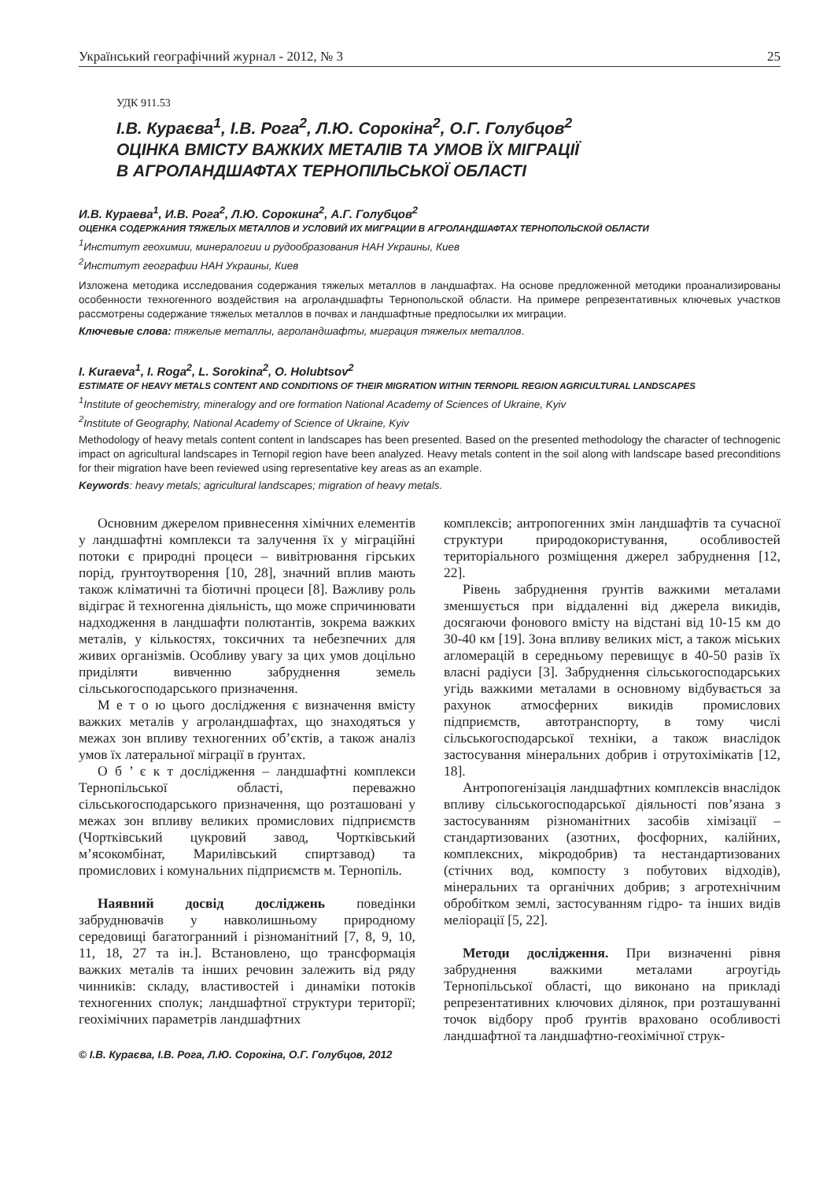Український географічний журнал - 2012, № 3 25
УДК 911.53
І.В. Кураєва<sup>1</sup>, І.В. Рога<sup>2</sup>, Л.Ю. Сорокіна<sup>2</sup>, О.Г. Голубцов<sup>2</sup>
ОЦІНКА ВМІСТУ ВАЖКИХ МЕТАЛІВ ТА УМОВ ЇХ МІГРАЦІЇ
В АГРОЛАНДШАФТАХ ТЕРНОПІЛЬСЬКОЇ ОБЛАСТІ
И.В. Кураева<sup>1</sup>, И.В. Рога<sup>2</sup>, Л.Ю. Сорокина<sup>2</sup>, А.Г. Голубцов<sup>2</sup>
ОЦЕНКА СОДЕРЖАНИЯ ТЯЖЕЛЫХ МЕТАЛЛОВ И УСЛОВИЙ ИХ МИГРАЦИИ В АГРОЛАНДШАФТАХ ТЕРНОПОЛЬСКОЙ ОБЛАСТИ
<sup>1</sup> Институт геохимии, минералогии и рудообразования НАН Украины, Киев
<sup>2</sup> Институт географии НАН Украины, Киев
Изложена методика исследования содержания тяжелых металлов в ландшафтах. На основе предложенной методики проанализированы особенности техногенного воздействия на агроландшафты Тернопольской области. На примере репрезентативных ключевых участков рассмотрены содержание тяжелых металлов в почвах и ландшафтные предпосылки их миграции.
Ключевые слова: тяжелые металлы, агроландшафты, миграция тяжелых металлов.
I. Kuraeva<sup>1</sup>, I. Roga<sup>2</sup>, L. Sorokina<sup>2</sup>, O. Holubtsov<sup>2</sup>
ESTIMATE OF HEAVY METALS CONTENT AND CONDITIONS OF THEIR MIGRATION WITHIN TERNOPIL REGION AGRICULTURAL LANDSCAPES
<sup>1</sup> Institute of geochemistry, mineralogy and ore formation National Academy of Sciences of Ukraine, Kyiv
<sup>2</sup> Institute of Geography, National Academy of Science of Ukraine, Kyiv
Methodology of heavy metals content content in landscapes has been presented. Based on the presented methodology the character of technogenic impact on agricultural landscapes in Ternopil region have been analyzed. Heavy metals content in the soil along with landscape based preconditions for their migration have been reviewed using representative key areas as an example.
Keywords: heavy metals; agricultural landscapes; migration of heavy metals.
Основним джерелом привнесення хімічних елементів у ландшафтні комплекси та залучення їх у міграційні потоки є природні процеси – вивітрювання гірських порід, ґрунтоутворення [10, 28], значний вплив мають також кліматичні та біотичні процеси [8]. Важливу роль відіграє й техногенна діяльність, що може спричинювати надходження в ландшафти полютантів, зокрема важких металів, у кількостях, токсичних та небезпечних для живих організмів. Особливу увагу за цих умов доцільно приділяти вивченню забруднення земель сільськогосподарського призначення.
М е т о ю цього дослідження є визначення вмісту важких металів у агроландшафтах, що знаходяться у межах зон впливу техногенних об’єктів, а також аналіз умов їх латеральної міграції в ґрунтах.
О б ’ є к т дослідження – ландшафтні комплекси Тернопільської області, переважно сільськогосподарського призначення, що розташовані у межах зон впливу великих промислових підприємств (Чортківський цукровий завод, Чортківський м’ясокомбінат, Марилівський спиртзавод) та промислових і комунальних підприємств м. Тернопіль.
Наявний досвід досліджень поведінки забруднювачів у навколишньому природному середовищі багатогранний і різноманітний [7, 8, 9, 10, 11, 18, 27 та ін.]. Встановлено, що трансформація важких металів та інших речовин залежить від ряду чинників: складу, властивостей і динаміки потоків техногенних сполук; ландшафтної структури території; геохімічних параметрів ландшафтних
комплексів; антропогенних змін ландшафтів та сучасної структури природокористування, особливостей територіального розміщення джерел забруднення [12, 22].
Рівень забруднення ґрунтів важкими металами зменшується при віддаленні від джерела викидів, досягаючи фонового вмісту на відстані від 10-15 км до 30-40 км [19]. Зона впливу великих міст, а також міських агломерацій в середньому перевищує в 40-50 разів їх власні радіуси [3]. Забруднення сільськогосподарських угідь важкими металами в основному відбувається за рахунок атмосферних викидів промислових підприємств, автотранспорту, в тому числі сільськогосподарської техніки, а також внаслідок застосування мінеральних добрив і отрутохімікатів [12, 18].
Антропогенізація ландшафтних комплексів внаслідок впливу сільськогосподарської діяльності пов’язана з застосуванням різноманітних засобів хімізації – стандартизованих (азотних, фосфорних, калійних, комплексних, мікродобрив) та нестандартизованих (стічних вод, компосту з побутових відходів), мінеральних та органічних добрив; з агротехнічним обробітком землі, застосуванням гідро- та інших видів меліорації [5, 22].
Методи дослідження. При визначенні рівня забруднення важкими металами агроугідь Тернопільської області, що виконано на прикладі репрезентативних ключових ділянок, при розташуванні точок відбору проб ґрунтів враховано особливості ландшафтної та ландшафтно-геохімічної струк-
© І.В. Кураєва, І.В. Рога, Л.Ю. Сорокіна, О.Г. Голубцов, 2012